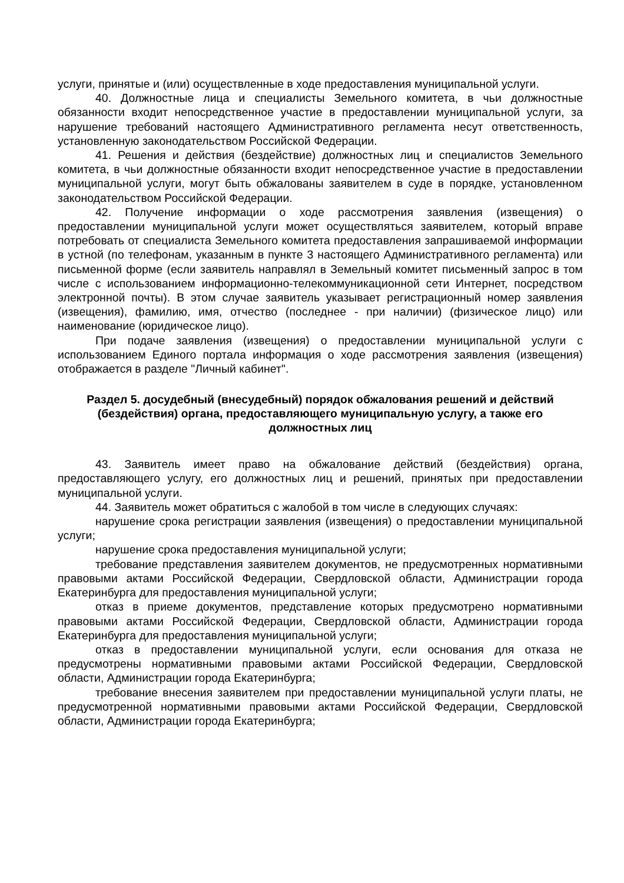услуги, принятые и (или) осуществленные в ходе предоставления муниципальной услуги.
40. Должностные лица и специалисты Земельного комитета, в чьи должностные обязанности входит непосредственное участие в предоставлении муниципальной услуги, за нарушение требований настоящего Административного регламента несут ответственность, установленную законодательством Российской Федерации.
41. Решения и действия (бездействие) должностных лиц и специалистов Земельного комитета, в чьи должностные обязанности входит непосредственное участие в предоставлении муниципальной услуги, могут быть обжалованы заявителем в суде в порядке, установленном законодательством Российской Федерации.
42. Получение информации о ходе рассмотрения заявления (извещения) о предоставлении муниципальной услуги может осуществляться заявителем, который вправе потребовать от специалиста Земельного комитета предоставления запрашиваемой информации в устной (по телефонам, указанным в пункте 3 настоящего Административного регламента) или письменной форме (если заявитель направлял в Земельный комитет письменный запрос в том числе с использованием информационно-телекоммуникационной сети Интернет, посредством электронной почты). В этом случае заявитель указывает регистрационный номер заявления (извещения), фамилию, имя, отчество (последнее - при наличии) (физическое лицо) или наименование (юридическое лицо).
При подаче заявления (извещения) о предоставлении муниципальной услуги с использованием Единого портала информация о ходе рассмотрения заявления (извещения) отображается в разделе "Личный кабинет".
Раздел 5. досудебный (внесудебный) порядок обжалования решений и действий (бездействия) органа, предоставляющего муниципальную услугу, а также его должностных лиц
43. Заявитель имеет право на обжалование действий (бездействия) органа, предоставляющего услугу, его должностных лиц и решений, принятых при предоставлении муниципальной услуги.
44. Заявитель может обратиться с жалобой в том числе в следующих случаях:
нарушение срока регистрации заявления (извещения) о предоставлении муниципальной услуги;
нарушение срока предоставления муниципальной услуги;
требование представления заявителем документов, не предусмотренных нормативными правовыми актами Российской Федерации, Свердловской области, Администрации города Екатеринбурга для предоставления муниципальной услуги;
отказ в приеме документов, представление которых предусмотрено нормативными правовыми актами Российской Федерации, Свердловской области, Администрации города Екатеринбурга для предоставления муниципальной услуги;
отказ в предоставлении муниципальной услуги, если основания для отказа не предусмотрены нормативными правовыми актами Российской Федерации, Свердловской области, Администрации города Екатеринбурга;
требование внесения заявителем при предоставлении муниципальной услуги платы, не предусмотренной нормативными правовыми актами Российской Федерации, Свердловской области, Администрации города Екатеринбурга;